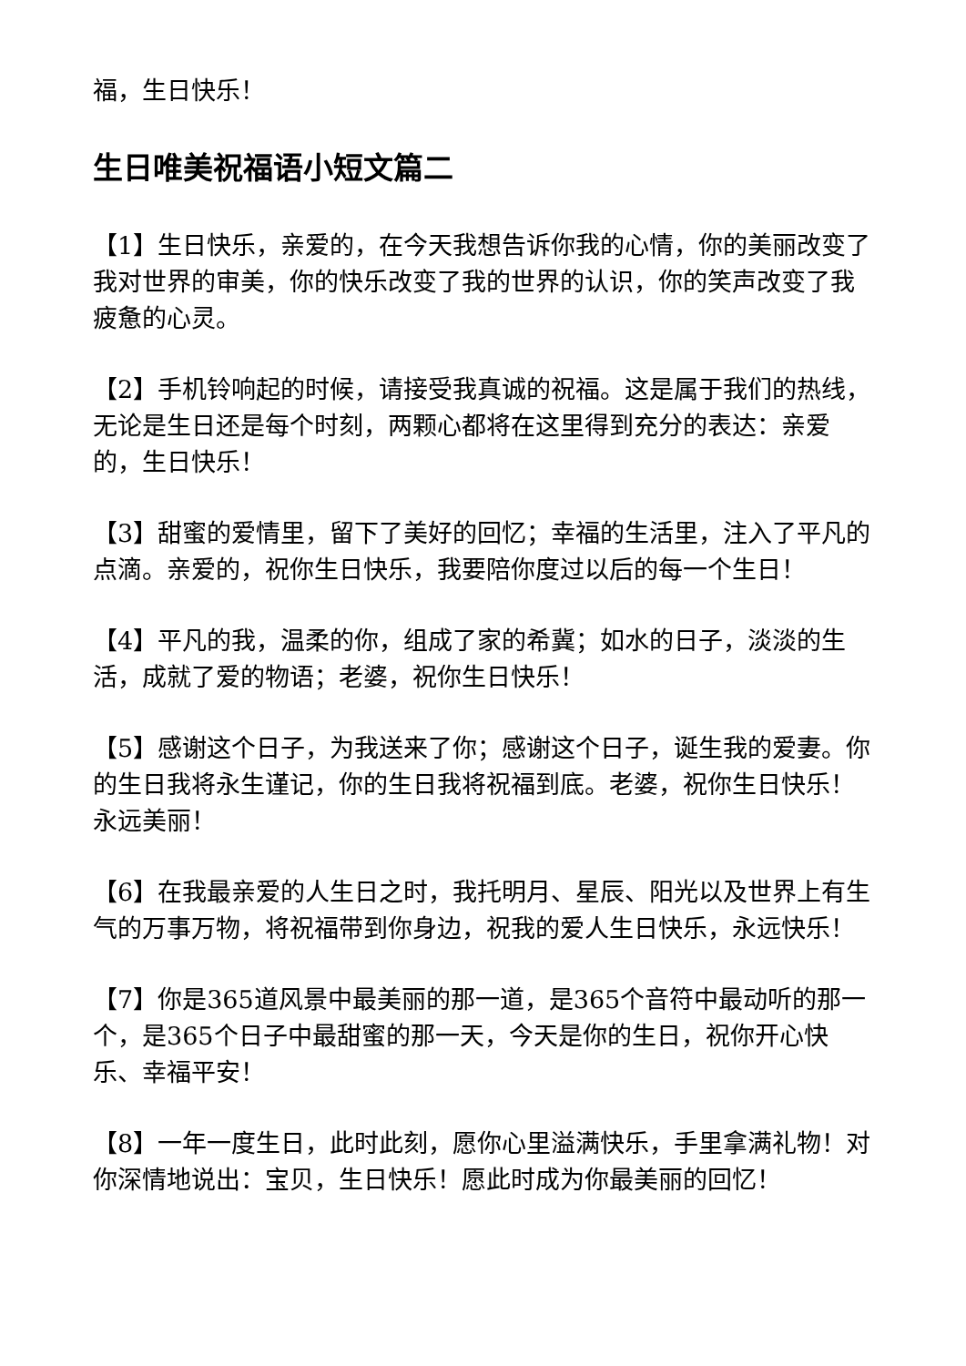福，生日快乐！
生日唯美祝福语小短文篇二
【1】生日快乐，亲爱的，在今天我想告诉你我的心情，你的美丽改变了我对世界的审美，你的快乐改变了我的世界的认识，你的笑声改变了我疲惫的心灵。
【2】手机铃响起的时候，请接受我真诚的祝福。这是属于我们的热线，无论是生日还是每个时刻，两颗心都将在这里得到充分的表达：亲爱的，生日快乐！
【3】甜蜜的爱情里，留下了美好的回忆；幸福的生活里，注入了平凡的点滴。亲爱的，祝你生日快乐，我要陪你度过以后的每一个生日！
【4】平凡的我，温柔的你，组成了家的希冀；如水的日子，淡淡的生活，成就了爱的物语；老婆，祝你生日快乐！
【5】感谢这个日子，为我送来了你；感谢这个日子，诞生我的爱妻。你的生日我将永生谨记，你的生日我将祝福到底。老婆，祝你生日快乐！永远美丽！
【6】在我最亲爱的人生日之时，我托明月、星辰、阳光以及世界上有生气的万事万物，将祝福带到你身边，祝我的爱人生日快乐，永远快乐！
【7】你是365道风景中最美丽的那一道，是365个音符中最动听的那一个，是365个日子中最甜蜜的那一天，今天是你的生日，祝你开心快乐、幸福平安！
【8】一年一度生日，此时此刻，愿你心里溢满快乐，手里拿满礼物！对你深情地说出：宝贝，生日快乐！愿此时成为你最美丽的回忆！